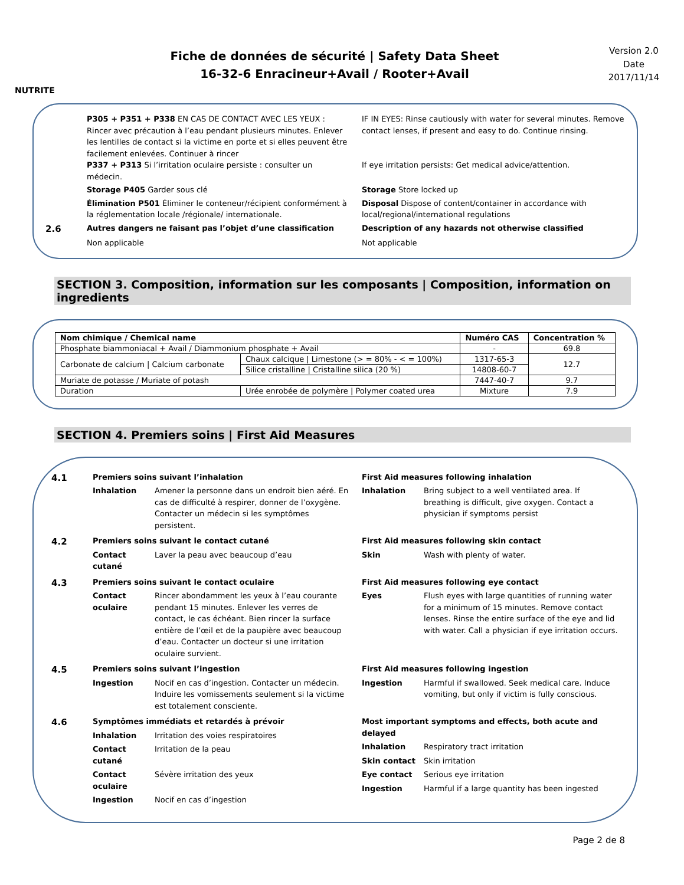NUTRITE
Fiche de données de sécurité | Safety Data Sheet
16-32-6 Enracineur+Avail / Rooter+Avail
Version 2.0
Date
2017/11/14
P305 + P351 + P338 EN CAS DE CONTACT AVEC LES YEUX : Rincer avec précaution à l’eau pendant plusieurs minutes. Enlever les lentilles de contact si la victime en porte et si elles peuvent être facilement enlevées. Continuer à rincer
P337 + P313 Si l’irritation oculaire persiste : consulter un médecin.
IF IN EYES: Rinse cautiously with water for several minutes. Remove contact lenses, if present and easy to do. Continue rinsing.
If eye irritation persists: Get medical advice/attention.
Storage P405 Garder sous clé Storage Store locked up
Élimination P501 Éliminer le conteneur/récipient conformément à la réglementation locale /régionale/ internationale.
Disposal Dispose of content/container in accordance with local/regional/international regulations
2.6
Autres dangers ne faisant pas l’objet d’une classification
Description of any hazards not otherwise classified
Non applicable Not applicable
SECTION 3. Composition, information sur les composants | Composition, information on ingredients
| Nom chimique / Chemical name | | Numéro CAS | Concentration % |
| --- | --- | --- | --- |
| Phosphate biammoniacal + Avail / Diammonium phosphate + Avail | | - | 69.8 |
| Carbonate de calcium / Calcium carbonate | Chaux calcique / Limestone (> = 80% - < = 100%) | 1317-65-3 | 12.7 |
| | Silice cristalline / Cristalline silica (20 %) | 14808-60-7 | |
| Muriate de potasse / Muriate of potash | | 7447-40-7 | 9.7 |
| Duration | Urée enrobée de polymère / Polymer coated urea | Mixture | 7.9 |
SECTION 4. Premiers soins | First Aid Measures
4.1
Premiers soins suivant l’inhalation
Inhalation Amener la personne dans un endroit bien aéré. En cas de difficulté à respirer, donner de l’oxygène. Contacter un médecin si les symptômes persistent.
First Aid measures following inhalation
Inhalation Bring subject to a well ventilated area. If breathing is difficult, give oxygen. Contact a physician if symptoms persist
4.2
Premiers soins suivant le contact cutané
Contact cutané Laver la peau avec beaucoup d’eau
First Aid measures following skin contact
Skin Wash with plenty of water.
4.3
Premiers soins suivant le contact oculaire
Contact oculaire Rincer abondamment les yeux à l’eau courante pendant 15 minutes. Enlever les verres de contact, le cas échéant. Bien rincer la surface entière de l’œil et de la paupière avec beaucoup d’eau. Contacter un docteur si une irritation oculaire survient.
First Aid measures following eye contact
Eyes Flush eyes with large quantities of running water for a minimum of 15 minutes. Remove contact lenses. Rinse the entire surface of the eye and lid with water. Call a physician if eye irritation occurs.
4.5
Premiers soins suivant l’ingestion
Ingestion Nocif en cas d’ingestion. Contacter un médecin. Induire les vomissements seulement si la victime est totalement consciente.
First Aid measures following ingestion
Ingestion Harmful if swallowed. Seek medical care. Induce vomiting, but only if victim is fully conscious.
4.6
Symptômes immédiats et retardés à prévoir
Inhalation Irritation des voies respiratoires
Contact cutané Irritation de la peau
Contact oculaire Sévère irritation des yeux
Ingestion Nocif en cas d’ingestion
Most important symptoms and effects, both acute and delayed
Inhalation Respiratory tract irritation
Skin contact Skin irritation
Eye contact Serious eye irritation
Ingestion Harmful if a large quantity has been ingested
Page 2 de 8